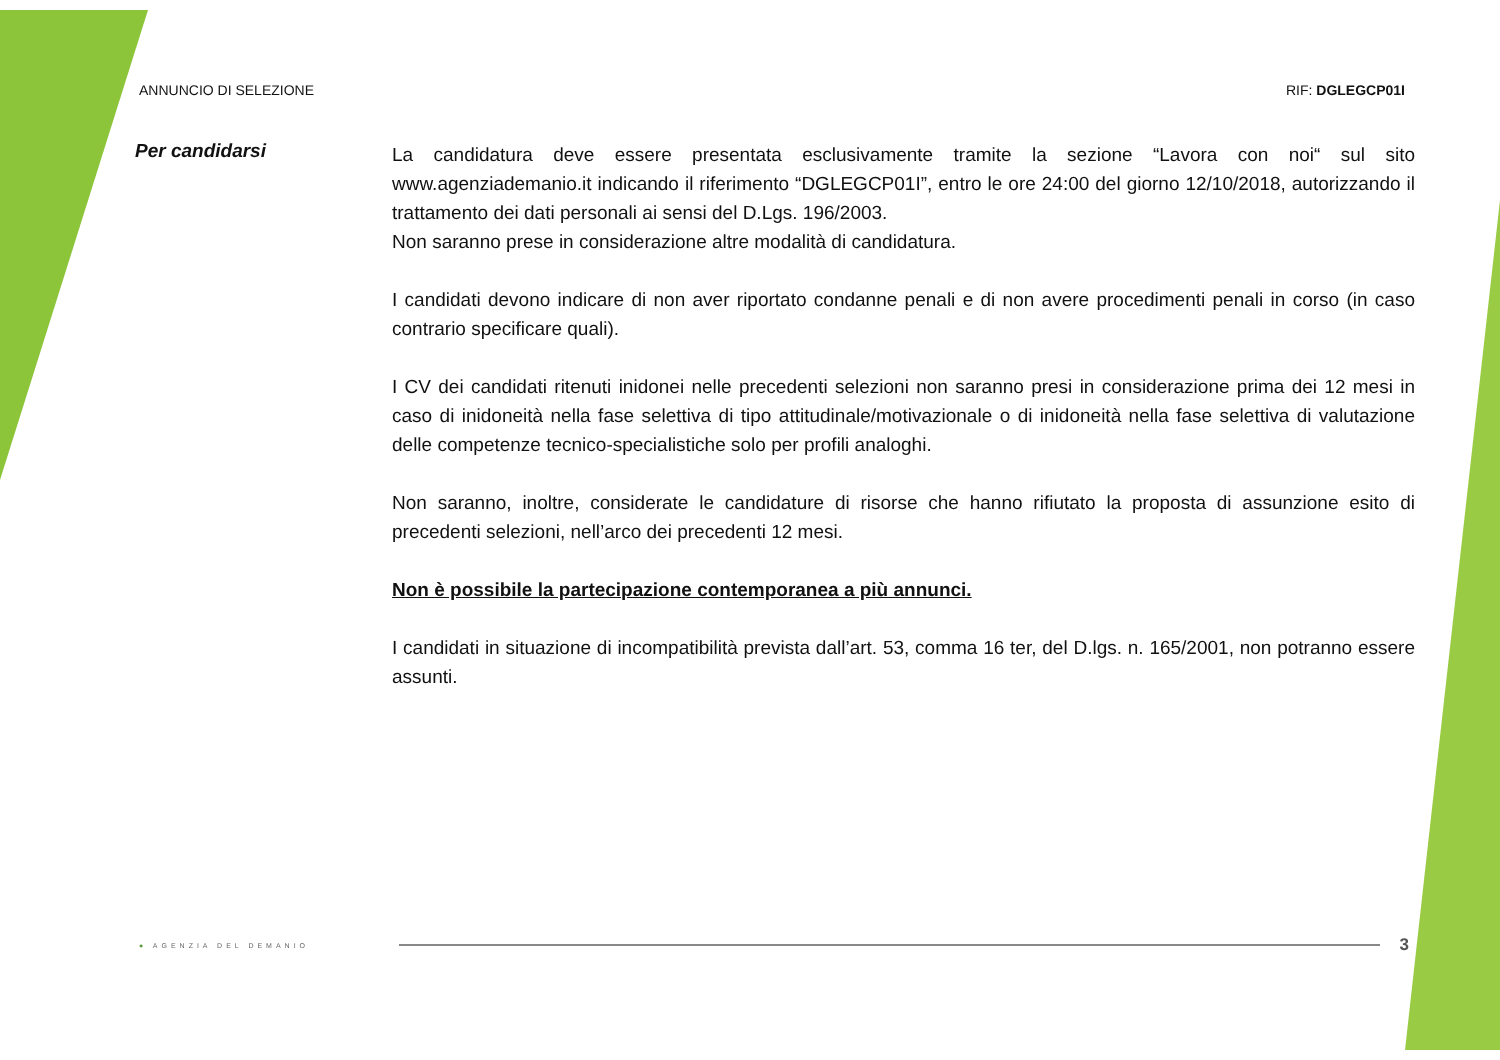ANNUNCIO DI SELEZIONE RIF: DGLEGCP01I
Per candidarsi
La candidatura deve essere presentata esclusivamente tramite la sezione “Lavora con noi“ sul sito www.agenziademanio.it indicando il riferimento “DGLEGCP01I”, entro le ore 24:00 del giorno 12/10/2018, autorizzando il trattamento dei dati personali ai sensi del D.Lgs. 196/2003.
Non saranno prese in considerazione altre modalità di candidatura.
I candidati devono indicare di non aver riportato condanne penali e di non avere procedimenti penali in corso (in caso contrario specificare quali).
I CV dei candidati ritenuti inidonei nelle precedenti selezioni non saranno presi in considerazione prima dei 12 mesi in caso di inidoneità nella fase selettiva di tipo attitudinale/motivazionale o di inidoneità nella fase selettiva di valutazione delle competenze tecnico-specialistiche solo per profili analoghi.
Non saranno, inoltre, considerate le candidature di risorse che hanno rifiutato la proposta di assunzione esito di precedenti selezioni, nell’arco dei precedenti 12 mesi.
Non è possibile la partecipazione contemporanea a più annunci.
I candidati in situazione di incompatibilità prevista dall’art. 53, comma 16 ter, del D.lgs. n. 165/2001, non potranno essere assunti.
● AGENZIA DEL DEMANIO
3